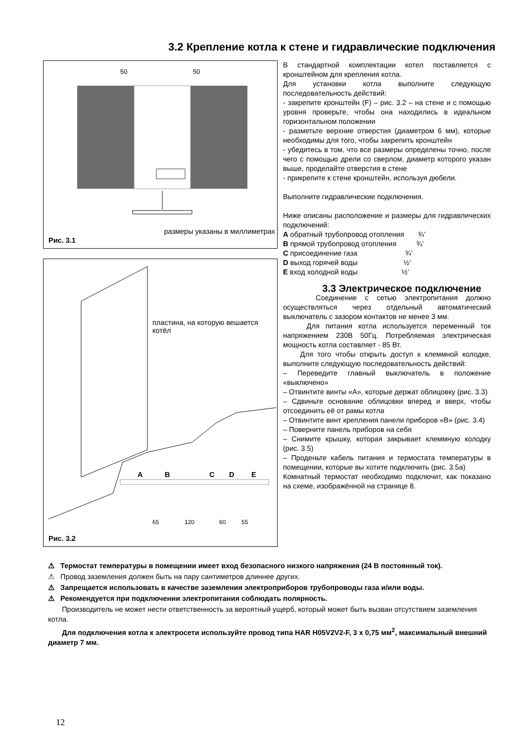3.2 Крепление котла к стене и гидравлические подключения
50
50
размеры указаны в миллиметрах
Рис. 3.1
A
B
C
D
E
65
120
60
55
пластина, на которую вешается котёл
Рис. 3.2
В стандартной комплектации котел поставляется с кронштейном для крепления котла.
Для установки котла выполните следующую последовательность действий:
- закрепите кронштейн (F) – рис. 3.2 – на стене и с помощью уровня проверьте, чтобы она находились в идеальном горизонтальном положении
- разметьте верхние отверстия (диаметром 6 мм), которые необходимы для того, чтобы закрепить кронштейн
- убедитесь в том, что все размеры определены точно, после чего с помощью дрели со сверлом, диаметр которого указан выше, проделайте отверстия в стене
- прикрепите к стене кронштейн, используя дюбели.
Выполните гидравлические подключения.
Ниже описаны расположение и размеры для гидравлических подключений:
A обратный трубопровод отопления ¾’
B прямой трубопровод отопления ¾’
C присоединение газа ¾’
D выход горячей воды ½’
E вход холодной воды ½’
3.3 Электрическое подключение
Соединение с сетью электропитания должно осуществляться через отдельный автоматический выключатель с зазором контактов не менее 3 мм.
Для питания котла используется переменный ток напряжением 230В 50Гц. Потребляемая электрическая мощность котла составляет - 85 Вт.
Для того чтобы открыть доступ к клеммной колодке, выполните следующую последовательность действий:
– Переведите главный выключатель в положение «выключено»
– Отвинтите винты «А», которые держат облицовку (рис. 3.3)
– Сдвиньте основание облицовки вперед и вверх, чтобы отсоединить её от рамы котла
– Отвинтите винт крепления панели приборов «В» (рис. 3.4)
– Поверните панель приборов на себя
– Снимите крышку, которая закрывает клеммную колодку (рис. 3.5)
– Проденьте кабель питания и термостата температуры в помещении, которые вы хотите подключить (рис. 3.5а)
Комнатный термостат необходимо подключит, как показано на схеме, изображённой на странице 8.
⚠ Термостат температуры в помещении имеет вход безопасного низкого напряжения (24 В постоянный ток).
⚠ Провод заземления должен быть на пару сантиметров длиннее других.
⚠ Запрещается использовать в качестве заземления электроприборов трубопроводы газа и/или воды.
⚠ Рекомендуется при подключении электропитания соблюдать полярность.
Производитель не может нести ответственность за вероятный ущерб, который может быть вызван отсутствием заземления котла.
Для подключения котла к электросети используйте провод типа HAR H05V2V2-F, 3 x 0,75 мм<sup>2</sup>, максимальный внешний диаметр 7 мм.
12